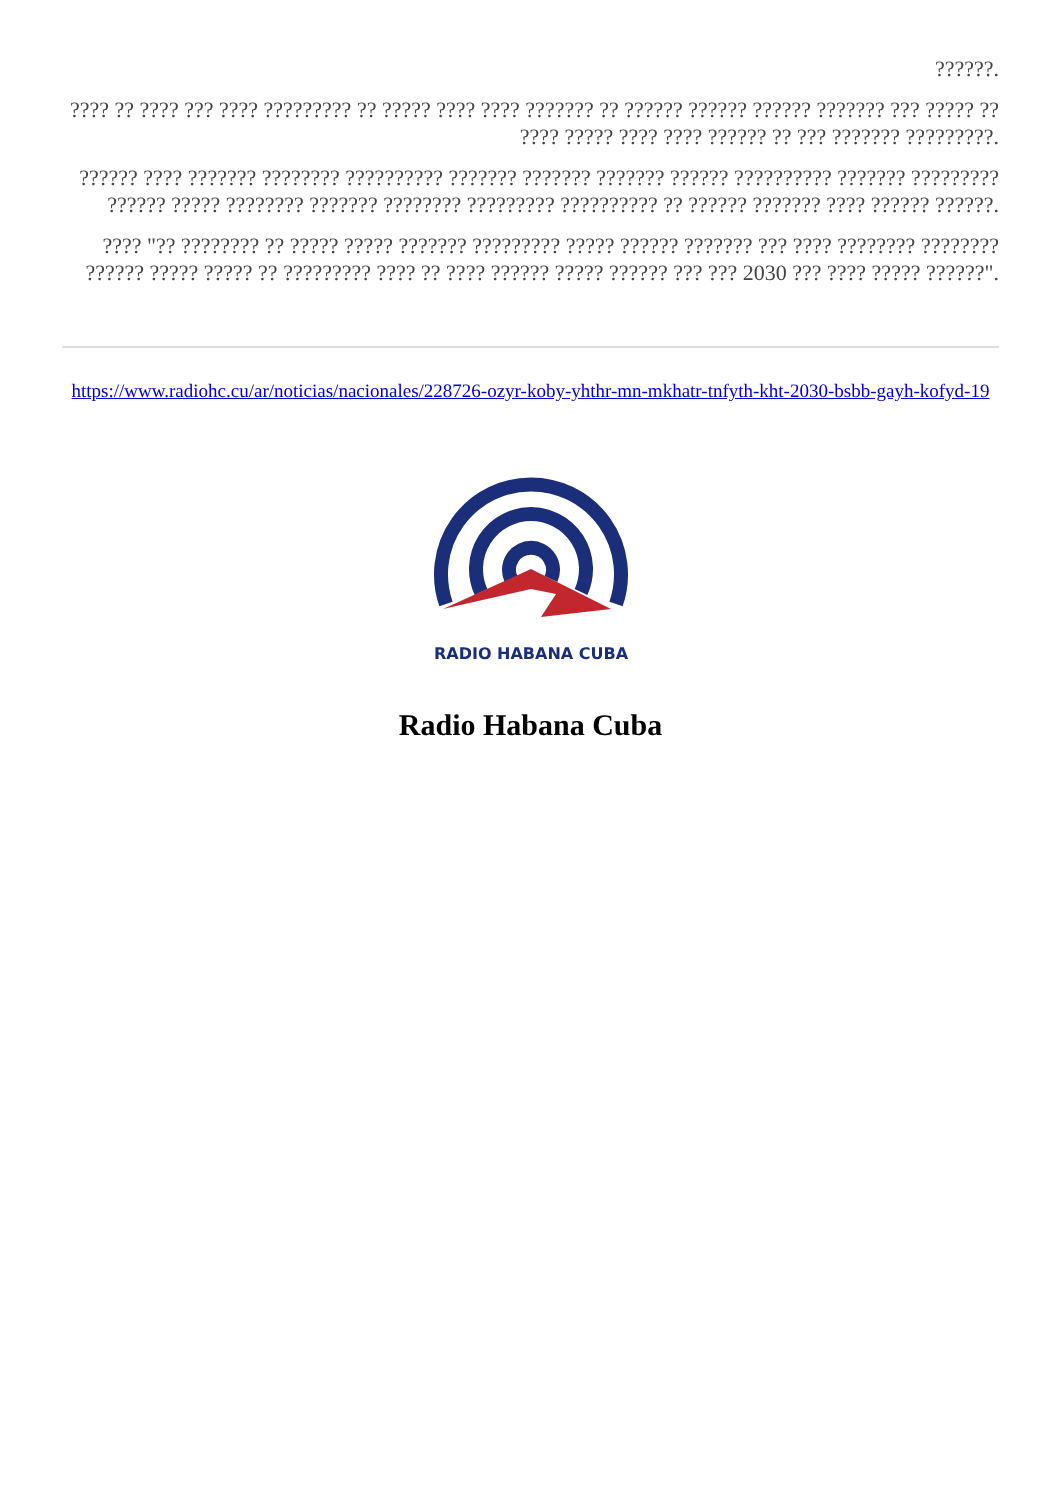??????.
???? ?? ???? ??? ???? ????????? ?? ????? ???? ???? ??????? ?? ?????? ?????? ?????? ??????? ??? ????? ?? ???? ????? ???? ???? ?????? ?? ??? ??????? ?????????.
?????? ???? ??????? ???????? ?????????? ??????? ??????? ??????? ?????? ?????????? ??????? ????????? ?????? ????? ???????? ??????? ???????? ????????? ?????????? ?? ?????? ??????? ???? ?????? ??????.
???? "?? ???????? ?? ????? ????? ??????? ????????? ????? ?????? ??????? ??? ???? ???????? ???????? ?????? ????? ????? ?? ????????? ???? ?? ???? ?????? ????? ?????? ??? ??? 2030 ??? ???? ????? ??????".
https://www.radiohc.cu/ar/noticias/nacionales/228726-ozyr-koby-yhthr-mn-mkhatr-tnfyth-kht-2030-bsbb-gayh-kofyd-19
RADIO HABANA CUBA
Radio Habana Cuba